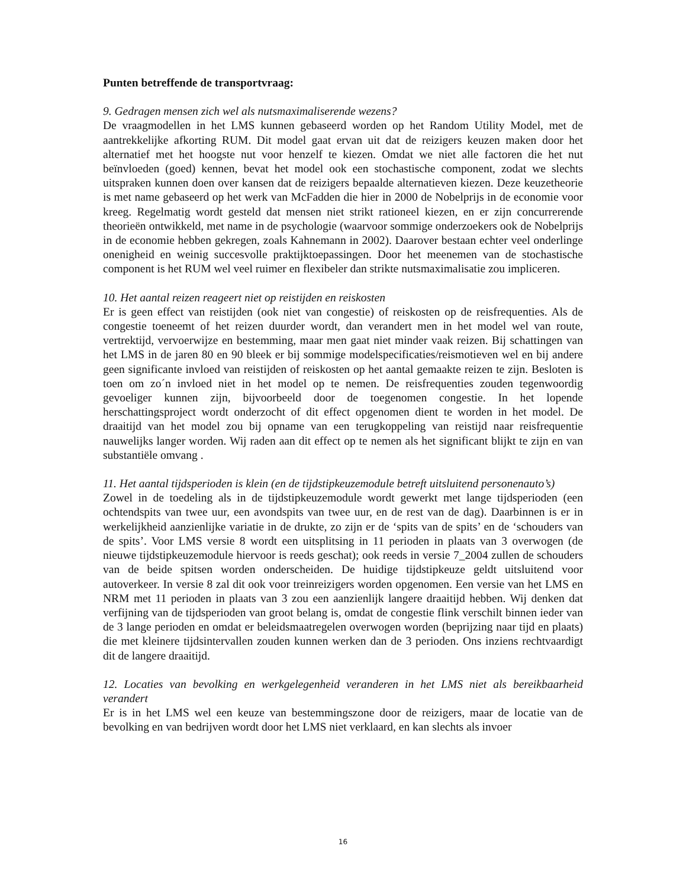Punten betreffende de transportvraag:
9. Gedragen mensen zich wel als nutsmaximaliserende wezens?
De vraagmodellen in het LMS kunnen gebaseerd worden op het Random Utility Model, met de aantrekkelijke afkorting RUM. Dit model gaat ervan uit dat de reizigers keuzen maken door het alternatief met het hoogste nut voor henzelf te kiezen. Omdat we niet alle factoren die het nut beïnvloeden (goed) kennen, bevat het model ook een stochastische component, zodat we slechts uitspraken kunnen doen over kansen dat de reizigers bepaalde alternatieven kiezen. Deze keuzetheorie is met name gebaseerd op het werk van McFadden die hier in 2000 de Nobelprijs in de economie voor kreeg. Regelmatig wordt gesteld dat mensen niet strikt rationeel kiezen, en er zijn concurrerende theorieën ontwikkeld, met name in de psychologie (waarvoor sommige onderzoekers ook de Nobelprijs in de economie hebben gekregen, zoals Kahnemann in 2002). Daarover bestaan echter veel onderlinge onenigheid en weinig succesvolle praktijktoepassingen. Door het meenemen van de stochastische component is het RUM wel veel ruimer en flexibeler dan strikte nutsmaximalisatie zou impliceren.
10. Het aantal reizen reageert niet op reistijden en reiskosten
Er is geen effect van reistijden (ook niet van congestie) of reiskosten op de reisfrequenties. Als de congestie toeneemt of het reizen duurder wordt, dan verandert men in het model wel van route, vertrektijd, vervoerwijze en bestemming, maar men gaat niet minder vaak reizen. Bij schattingen van het LMS in de jaren 80 en 90 bleek er bij sommige modelspecificaties/reismotieven wel en bij andere geen significante invloed van reistijden of reiskosten op het aantal gemaakte reizen te zijn. Besloten is toen om zo´n invloed niet in het model op te nemen. De reisfrequenties zouden tegenwoordig gevoeliger kunnen zijn, bijvoorbeeld door de toegenomen congestie. In het lopende herschattingsproject wordt onderzocht of dit effect opgenomen dient te worden in het model. De draaitijd van het model zou bij opname van een terugkoppeling van reistijd naar reisfrequentie nauwelijks langer worden. Wij raden aan dit effect op te nemen als het significant blijkt te zijn en van substantiële omvang .
11. Het aantal tijdsperioden is klein (en de tijdstipkeuzemodule betreft uitsluitend personenauto’s)
Zowel in de toedeling als in de tijdstipkeuzemodule wordt gewerkt met lange tijdsperioden (een ochtendspits van twee uur, een avondspits van twee uur, en de rest van de dag). Daarbinnen is er in werkelijkheid aanzienlijke variatie in de drukte, zo zijn er de ‘spits van de spits’ en de ‘schouders van de spits’. Voor LMS versie 8 wordt een uitsplitsing in 11 perioden in plaats van 3 overwogen (de nieuwe tijdstipkeuzemodule hiervoor is reeds geschat); ook reeds in versie 7_2004 zullen de schouders van de beide spitsen worden onderscheiden. De huidige tijdstipkeuze geldt uitsluitend voor autoverkeer. In versie 8 zal dit ook voor treinreizigers worden opgenomen. Een versie van het LMS en NRM met 11 perioden in plaats van 3 zou een aanzienlijk langere draaitijd hebben. Wij denken dat verfijning van de tijdsperioden van groot belang is, omdat de congestie flink verschilt binnen ieder van de 3 lange perioden en omdat er beleidsmaatregelen overwogen worden (beprijzing naar tijd en plaats) die met kleinere tijdsintervallen zouden kunnen werken dan de 3 perioden. Ons inziens rechtvaardigt dit de langere draaitijd.
12. Locaties van bevolking en werkgelegenheid veranderen in het LMS niet als bereikbaarheid verandert
Er is in het LMS wel een keuze van bestemmingszone door de reizigers, maar de locatie van de bevolking en van bedrijven wordt door het LMS niet verklaard, en kan slechts als invoer
16